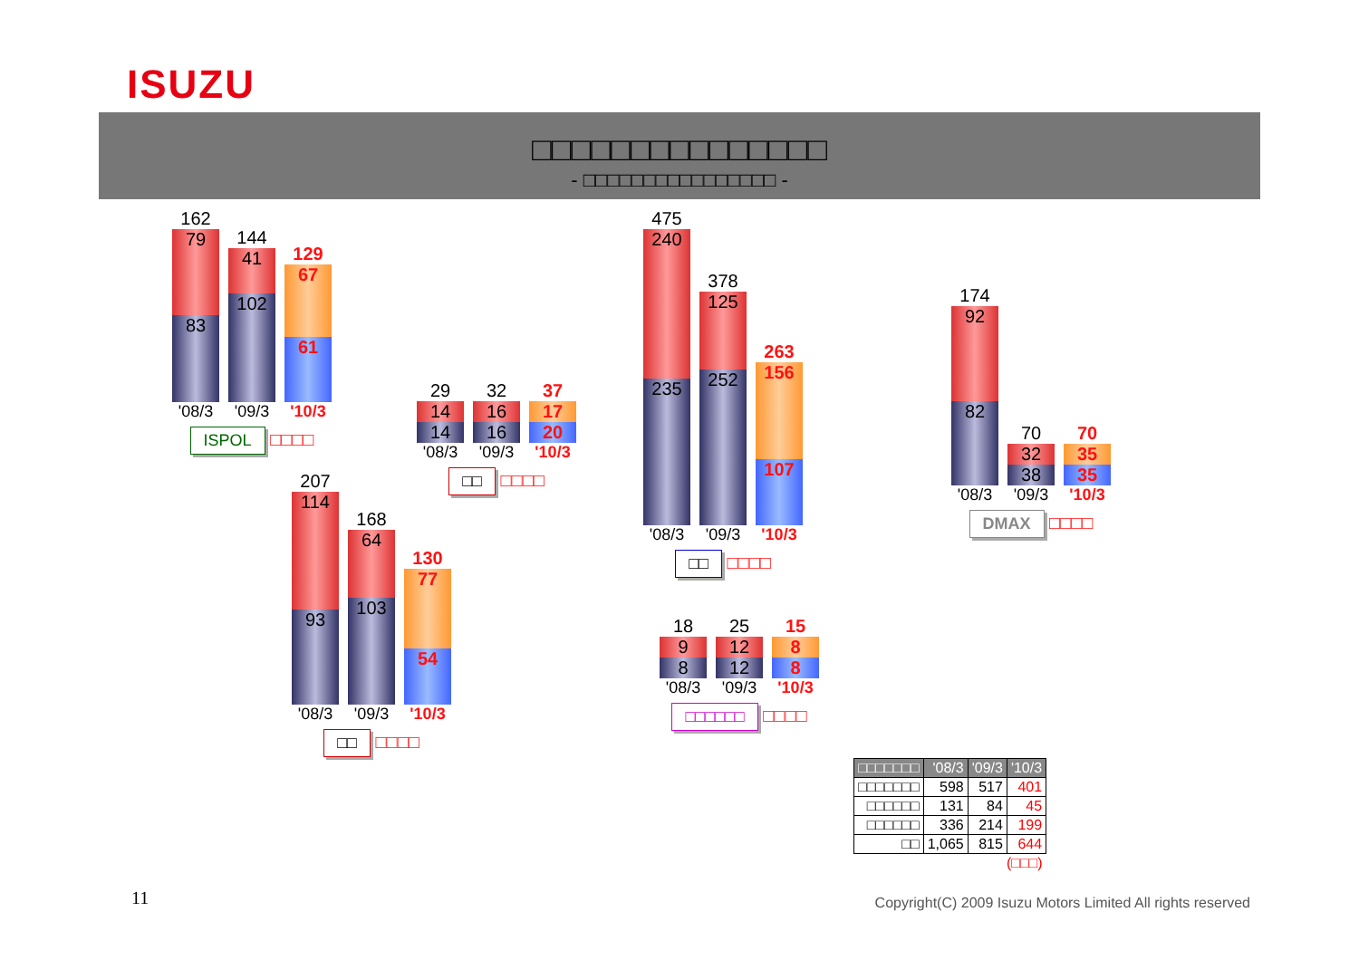ISUZU
□□□□□□□□□□□□□□□
- □□□□□□□□□□□□□□□□ -
162
79
83
144
41
102
129
67
61
'08/3 '09/3 '10/3
ISPOL
□□□□
29
14
14
32
16
16
37
17
20
'08/3 '09/3 '10/3
□□
□□□□
207
114
93
168
64
103
130
77
54
'08/3 '09/3 '10/3
□□
□□□□
475
240
235
378
125
252
263
156
107
'08/3 '09/3 '10/3
□□
□□□□
18
9
8
25
12
12
15
8
8
'08/3 '09/3 '10/3
□□□□□□
□□□□
174
92
82
70
32
38
70
35
35
'08/3 '09/3 '10/3
DMAX
□□□□
| □□□□□□□ | '08/3 | '09/3 | '10/3 |
| --- | --- | --- | --- |
| □□□□□□□ | 598 | 517 | 401 |
| □□□□□□ | 131 | 84 | 45 |
| □□□□□□ | 336 | 214 | 199 |
| □□ | 1,065 | 815 | 644 |
| (□□□) | | | |
11
Copyright(C) 2009 Isuzu Motors Limited All rights reserved